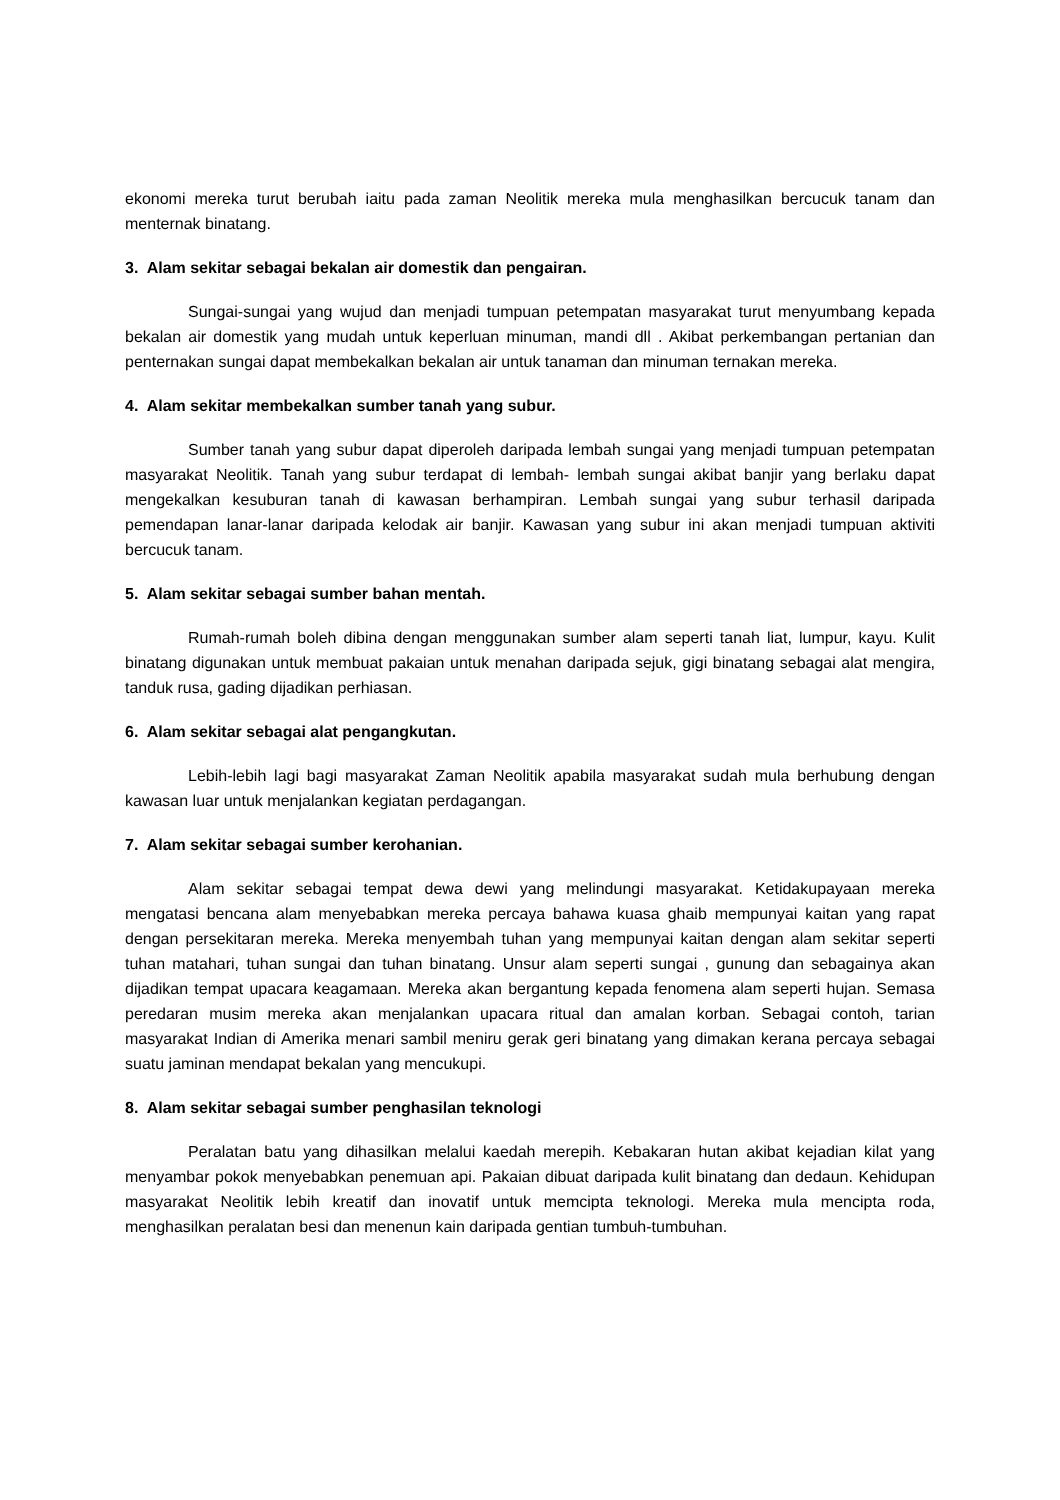ekonomi mereka turut berubah iaitu pada zaman Neolitik mereka mula menghasilkan bercucuk tanam dan menternak binatang.
3. Alam sekitar sebagai bekalan air domestik dan pengairan.
Sungai-sungai yang wujud dan menjadi tumpuan petempatan masyarakat turut menyumbang kepada bekalan air domestik yang mudah untuk keperluan minuman, mandi dll . Akibat perkembangan pertanian dan penternakan sungai dapat membekalkan bekalan air untuk tanaman dan minuman ternakan mereka.
4. Alam sekitar membekalkan sumber tanah yang subur.
Sumber tanah yang subur dapat diperoleh daripada lembah sungai yang menjadi tumpuan petempatan masyarakat Neolitik. Tanah yang subur terdapat di lembah- lembah sungai akibat banjir yang berlaku dapat mengekalkan kesuburan tanah di kawasan berhampiran. Lembah sungai yang subur terhasil daripada pemendapan lanar-lanar daripada kelodak air banjir. Kawasan yang subur ini akan menjadi tumpuan aktiviti bercucuk tanam.
5. Alam sekitar sebagai sumber bahan mentah.
Rumah-rumah boleh dibina dengan menggunakan sumber alam seperti tanah liat, lumpur, kayu. Kulit binatang digunakan untuk membuat pakaian untuk menahan daripada sejuk, gigi binatang sebagai alat mengira, tanduk rusa, gading dijadikan perhiasan.
6. Alam sekitar sebagai alat pengangkutan.
Lebih-lebih lagi bagi masyarakat Zaman Neolitik apabila masyarakat sudah mula berhubung dengan kawasan luar untuk menjalankan kegiatan perdagangan.
7. Alam sekitar sebagai sumber kerohanian.
Alam sekitar sebagai tempat dewa dewi yang melindungi masyarakat. Ketidakupayaan mereka mengatasi bencana alam menyebabkan mereka percaya bahawa kuasa ghaib mempunyai kaitan yang rapat dengan persekitaran mereka. Mereka menyembah tuhan yang mempunyai kaitan dengan alam sekitar seperti tuhan matahari, tuhan sungai dan tuhan binatang. Unsur alam seperti sungai , gunung dan sebagainya akan dijadikan tempat upacara keagamaan. Mereka akan bergantung kepada fenomena alam seperti hujan. Semasa peredaran musim mereka akan menjalankan upacara ritual dan amalan korban. Sebagai contoh, tarian masyarakat Indian di Amerika menari sambil meniru gerak geri binatang yang dimakan kerana percaya sebagai suatu jaminan mendapat bekalan yang mencukupi.
8. Alam sekitar sebagai sumber penghasilan teknologi
Peralatan batu yang dihasilkan melalui kaedah merepih. Kebakaran hutan akibat kejadian kilat yang menyambar pokok menyebabkan penemuan api. Pakaian dibuat daripada kulit binatang dan dedaun. Kehidupan masyarakat Neolitik lebih kreatif dan inovatif untuk memcipta teknologi. Mereka mula mencipta roda, menghasilkan peralatan besi dan menenun kain daripada gentian tumbuh-tumbuhan.